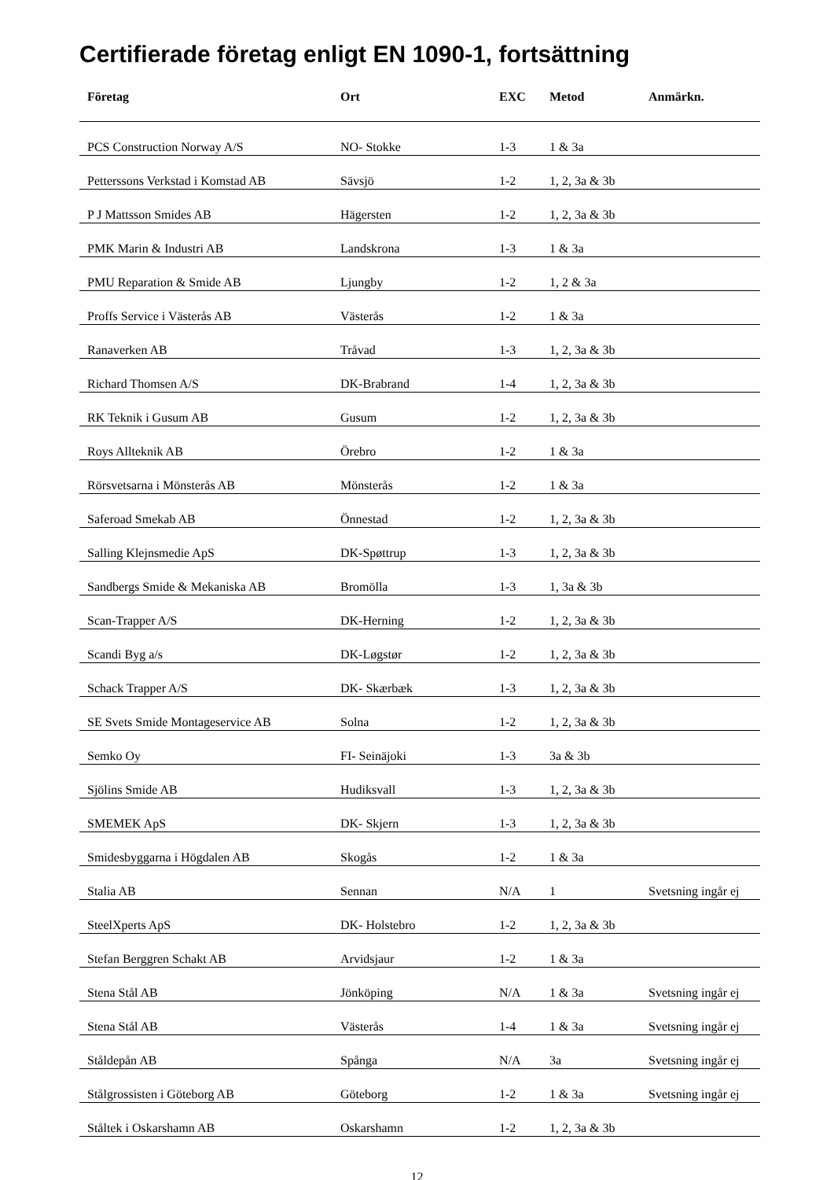Certifierade företag enligt EN 1090-1, fortsättning
| Företag | Ort | EXC | Metod | Anmärkn. |
| --- | --- | --- | --- | --- |
| PCS Construction Norway A/S | NO- Stokke | 1-3 | 1 & 3a | |
| Petterssons Verkstad i Komstad AB | Sävsjö | 1-2 | 1, 2, 3a & 3b | |
| P J Mattsson Smides AB | Hägersten | 1-2 | 1, 2, 3a & 3b | |
| PMK Marin & Industri AB | Landskrona | 1-3 | 1 & 3a | |
| PMU Reparation & Smide AB | Ljungby | 1-2 | 1, 2 & 3a | |
| Proffs Service i Västerås AB | Västerås | 1-2 | 1 & 3a | |
| Ranaverken AB | Tråvad | 1-3 | 1, 2, 3a & 3b | |
| Richard Thomsen A/S | DK-Brabrand | 1-4 | 1, 2, 3a & 3b | |
| RK Teknik i Gusum AB | Gusum | 1-2 | 1, 2, 3a & 3b | |
| Roys Allteknik AB | Örebro | 1-2 | 1 & 3a | |
| Rörsvetsarna i Mönsterås AB | Mönsterås | 1-2 | 1 & 3a | |
| Saferoad Smekab AB | Önnestad | 1-2 | 1, 2, 3a & 3b | |
| Salling Klejnsmedie ApS | DK-Spøttrup | 1-3 | 1, 2, 3a & 3b | |
| Sandbergs Smide & Mekaniska AB | Bromölla | 1-3 | 1, 3a & 3b | |
| Scan-Trapper A/S | DK-Herning | 1-2 | 1, 2, 3a & 3b | |
| Scandi Byg a/s | DK-Løgstør | 1-2 | 1, 2, 3a & 3b | |
| Schack Trapper A/S | DK- Skærbæk | 1-3 | 1, 2, 3a & 3b | |
| SE Svets Smide Montageservice AB | Solna | 1-2 | 1, 2, 3a & 3b | |
| Semko Oy | FI- Seinäjoki | 1-3 | 3a & 3b | |
| Sjölins Smide AB | Hudiksvall | 1-3 | 1, 2, 3a & 3b | |
| SMEMEK ApS | DK- Skjern | 1-3 | 1, 2, 3a & 3b | |
| Smidesbyggarna i Högdalen AB | Skogås | 1-2 | 1 & 3a | |
| Stalia AB | Sennan | N/A | 1 | Svetsning ingår ej |
| SteelXperts ApS | DK- Holstebro | 1-2 | 1, 2, 3a & 3b | |
| Stefan Berggren Schakt AB | Arvidsjaur | 1-2 | 1 & 3a | |
| Stena Stål AB | Jönköping | N/A | 1 & 3a | Svetsning ingår ej |
| Stena Stål AB | Västerås | 1-4 | 1 & 3a | Svetsning ingår ej |
| Ståldepån AB | Spånga | N/A | 3a | Svetsning ingår ej |
| Stålgrossisten i Göteborg AB | Göteborg | 1-2 | 1 & 3a | Svetsning ingår ej |
| Ståltek i Oskarshamn AB | Oskarshamn | 1-2 | 1, 2, 3a & 3b | |
12